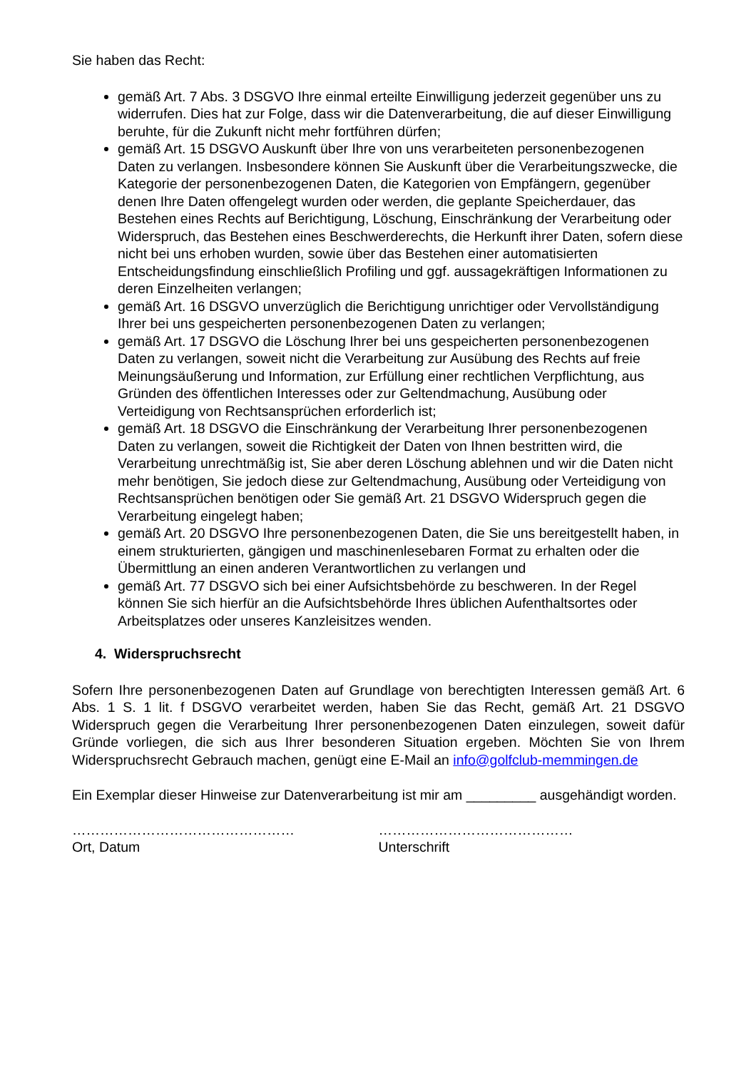Sie haben das Recht:
gemäß Art. 7 Abs. 3 DSGVO Ihre einmal erteilte Einwilligung jederzeit gegenüber uns zu widerrufen. Dies hat zur Folge, dass wir die Datenverarbeitung, die auf dieser Einwilligung beruhte, für die Zukunft nicht mehr fortführen dürfen;
gemäß Art. 15 DSGVO Auskunft über Ihre von uns verarbeiteten personenbezogenen Daten zu verlangen. Insbesondere können Sie Auskunft über die Verarbeitungszwecke, die Kategorie der personenbezogenen Daten, die Kategorien von Empfängern, gegenüber denen Ihre Daten offengelegt wurden oder werden, die geplante Speicherdauer, das Bestehen eines Rechts auf Berichtigung, Löschung, Einschränkung der Verarbeitung oder Widerspruch, das Bestehen eines Beschwerderechts, die Herkunft ihrer Daten, sofern diese nicht bei uns erhoben wurden, sowie über das Bestehen einer automatisierten Entscheidungsfindung einschließlich Profiling und ggf. aussagekräftigen Informationen zu deren Einzelheiten verlangen;
gemäß Art. 16 DSGVO unverzüglich die Berichtigung unrichtiger oder Vervollständigung Ihrer bei uns gespeicherten personenbezogenen Daten zu verlangen;
gemäß Art. 17 DSGVO die Löschung Ihrer bei uns gespeicherten personenbezogenen Daten zu verlangen, soweit nicht die Verarbeitung zur Ausübung des Rechts auf freie Meinungsäußerung und Information, zur Erfüllung einer rechtlichen Verpflichtung, aus Gründen des öffentlichen Interesses oder zur Geltendmachung, Ausübung oder Verteidigung von Rechtsansprüchen erforderlich ist;
gemäß Art. 18 DSGVO die Einschränkung der Verarbeitung Ihrer personenbezogenen Daten zu verlangen, soweit die Richtigkeit der Daten von Ihnen bestritten wird, die Verarbeitung unrechtmäßig ist, Sie aber deren Löschung ablehnen und wir die Daten nicht mehr benötigen, Sie jedoch diese zur Geltendmachung, Ausübung oder Verteidigung von Rechtsansprüchen benötigen oder Sie gemäß Art. 21 DSGVO Widerspruch gegen die Verarbeitung eingelegt haben;
gemäß Art. 20 DSGVO Ihre personenbezogenen Daten, die Sie uns bereitgestellt haben, in einem strukturierten, gängigen und maschinenlesebaren Format zu erhalten oder die Übermittlung an einen anderen Verantwortlichen zu verlangen und
gemäß Art. 77 DSGVO sich bei einer Aufsichtsbehörde zu beschweren. In der Regel können Sie sich hierfür an die Aufsichtsbehörde Ihres üblichen Aufenthaltsortes oder Arbeitsplatzes oder unseres Kanzleisitzes wenden.
4. Widerspruchsrecht
Sofern Ihre personenbezogenen Daten auf Grundlage von berechtigten Interessen gemäß Art. 6 Abs. 1 S. 1 lit. f DSGVO verarbeitet werden, haben Sie das Recht, gemäß Art. 21 DSGVO Widerspruch gegen die Verarbeitung Ihrer personenbezogenen Daten einzulegen, soweit dafür Gründe vorliegen, die sich aus Ihrer besonderen Situation ergeben. Möchten Sie von Ihrem Widerspruchsrecht Gebrauch machen, genügt eine E-Mail an info@golfclub-memmingen.de
Ein Exemplar dieser Hinweise zur Datenverarbeitung ist mir am _________ ausgehändigt worden.
…………………………………………
Ort, Datum
……………………………………
Unterschrift